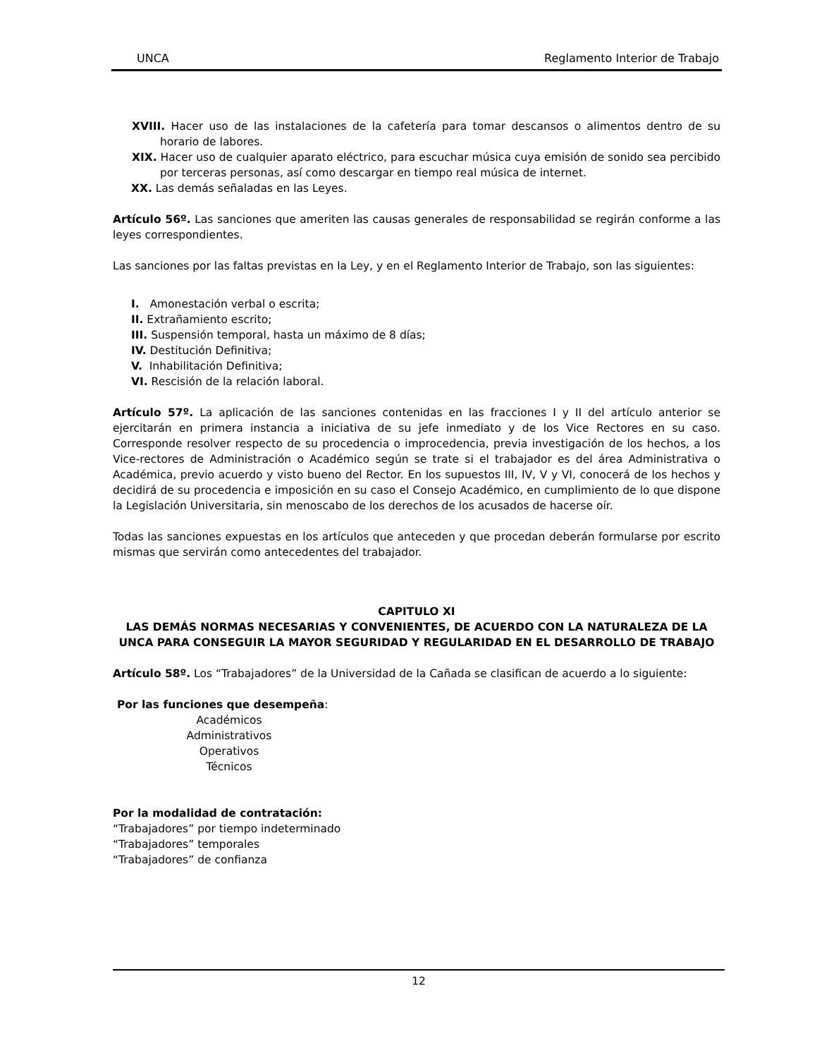UNCA Reglamento Interior de Trabajo
XVIII. Hacer uso de las instalaciones de la cafetería para tomar descansos o alimentos dentro de su horario de labores.
XIX. Hacer uso de cualquier aparato eléctrico, para escuchar música cuya emisión de sonido sea percibido por terceras personas, así como descargar en tiempo real música de internet.
XX. Las demás señaladas en las Leyes.
Artículo 56º. Las sanciones que ameriten las causas generales de responsabilidad se regirán conforme a las leyes correspondientes.
Las sanciones por las faltas previstas en la Ley, y en el Reglamento Interior de Trabajo, son las siguientes:
I. Amonestación verbal o escrita;
II. Extrañamiento escrito;
III. Suspensión temporal, hasta un máximo de 8 días;
IV. Destitución Definitiva;
V. Inhabilitación Definitiva;
VI. Rescisión de la relación laboral.
Artículo 57º. La aplicación de las sanciones contenidas en las fracciones I y II del artículo anterior se ejercitarán en primera instancia a iniciativa de su jefe inmediato y de los Vice Rectores en su caso. Corresponde resolver respecto de su procedencia o improcedencia, previa investigación de los hechos, a los Vice-rectores de Administración o Académico según se trate si el trabajador es del área Administrativa o Académica, previo acuerdo y visto bueno del Rector. En los supuestos III, IV, V y VI, conocerá de los hechos y decidirá de su procedencia e imposición en su caso el Consejo Académico, en cumplimiento de lo que dispone la Legislación Universitaria, sin menoscabo de los derechos de los acusados de hacerse oír.
Todas las sanciones expuestas en los artículos que anteceden y que procedan deberán formularse por escrito mismas que servirán como antecedentes del trabajador.
CAPITULO XI
LAS DEMÁS NORMAS NECESARIAS Y CONVENIENTES, DE ACUERDO CON LA NATURALEZA DE LA UNCA PARA CONSEGUIR LA MAYOR SEGURIDAD Y REGULARIDAD EN EL DESARROLLO DE TRABAJO
Artículo 58º. Los “Trabajadores” de la Universidad de la Cañada se clasifican de acuerdo a lo siguiente:
Por las funciones que desempeña:
Académicos
Administrativos
Operativos
Técnicos
Por la modalidad de contratación:
“Trabajadores” por tiempo indeterminado
“Trabajadores” temporales
“Trabajadores” de confianza
12